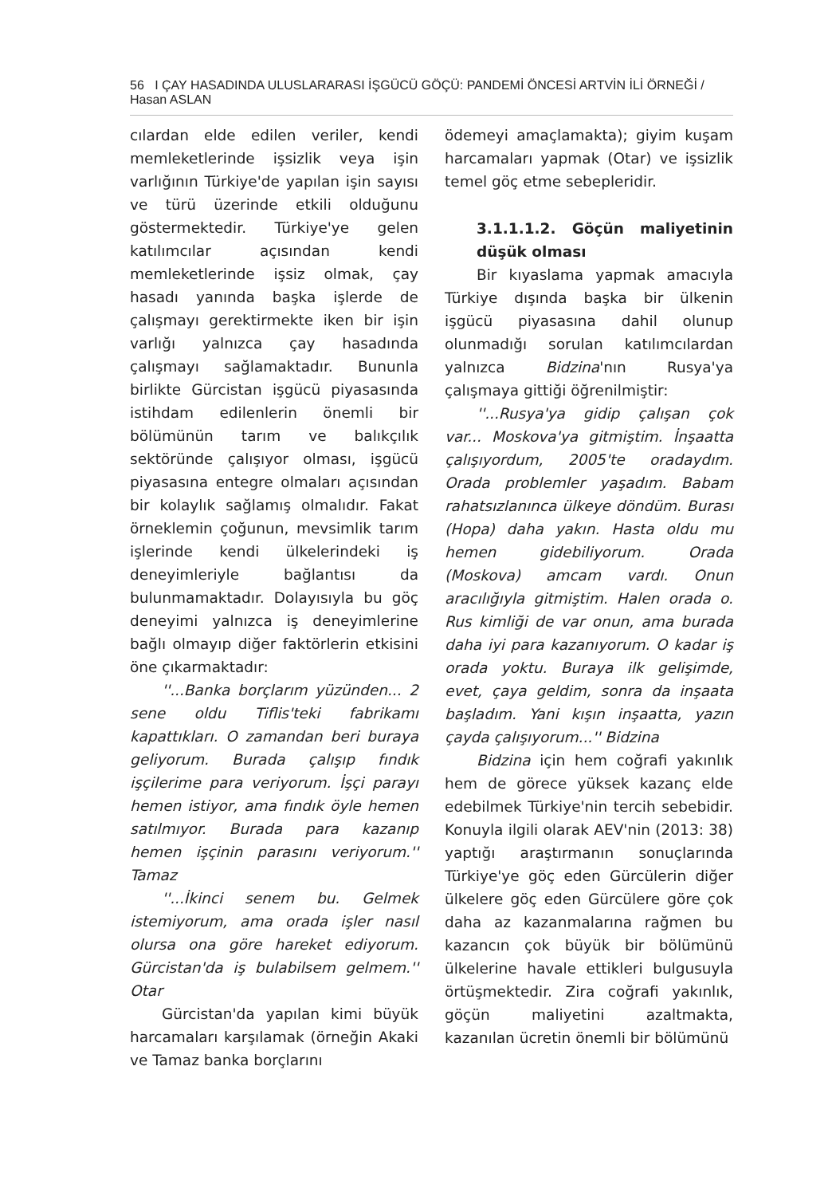56 I ÇAY HASADINDA ULUSLARARASI İŞGÜCÜ GÖÇÜ: PANDEMİ ÖNCESİ ARTVİN İLİ ÖRNEĞİ / Hasan ASLAN
cılardan elde edilen veriler, kendi memleketlerinde işsizlik veya işin varlığının Türkiye'de yapılan işin sayısı ve türü üzerinde etkili olduğunu göstermektedir. Türkiye'ye gelen katılımcılar açısından kendi memleketlerinde işsiz olmak, çay hasadı yanında başka işlerde de çalışmayı gerektirmekte iken bir işin varlığı yalnızca çay hasadında çalışmayı sağlamaktadır. Bununla birlikte Gürcistan işgücü piyasasında istihdam edilenlerin önemli bir bölümünün tarım ve balıkçılık sektöründe çalışıyor olması, işgücü piyasasına entegre olmaları açısından bir kolaylık sağlamış olmalıdır. Fakat örneklemin çoğunun, mevsimlik tarım işlerinde kendi ülkelerindeki iş deneyimleriyle bağlantısı da bulunmamaktadır. Dolayısıyla bu göç deneyimi yalnızca iş deneyimlerine bağlı olmayıp diğer faktörlerin etkisini öne çıkarmaktadır:
''...Banka borçlarım yüzünden... 2 sene oldu Tiflis'teki fabrikamı kapattıkları. O zamandan beri buraya geliyorum. Burada çalışıp fındık işçilerime para veriyorum. İşçi parayı hemen istiyor, ama fındık öyle hemen satılmıyor. Burada para kazanıp hemen işçinin parasını veriyorum.'' Tamaz
''...İkinci senem bu. Gelmek istemiyorum, ama orada işler nasıl olursa ona göre hareket ediyorum. Gürcistan'da iş bulabilsem gelmem.'' Otar
Gürcistan'da yapılan kimi büyük harcamaları karşılamak (örneğin Akaki ve Tamaz banka borçlarını
ödemeyi amaçlamakta); giyim kuşam harcamaları yapmak (Otar) ve işsizlik temel göç etme sebepleridir.
3.1.1.1.2. Göçün maliyetinin düşük olması
Bir kıyaslama yapmak amacıyla Türkiye dışında başka bir ülkenin işgücü piyasasına dahil olunup olunmadığı sorulan katılımcılardan yalnızca Bidzina'nın Rusya'ya çalışmaya gittiği öğrenilmiştir:
''...Rusya'ya gidip çalışan çok var... Moskova'ya gitmiştim. İnşaatta çalışıyordum, 2005'te oradaydım. Orada problemler yaşadım. Babam rahatsızlanınca ülkeye döndüm. Burası (Hopa) daha yakın. Hasta oldu mu hemen gidebiliyorum. Orada (Moskova) amcam vardı. Onun aracılığıyla gitmiştim. Halen orada o. Rus kimliği de var onun, ama burada daha iyi para kazanıyorum. O kadar iş orada yoktu. Buraya ilk gelişimde, evet, çaya geldim, sonra da inşaata başladım. Yani kışın inşaatta, yazın çayda çalışıyorum...'' Bidzina
Bidzina için hem coğrafi yakınlık hem de görece yüksek kazanç elde edebilmek Türkiye'nin tercih sebebidir. Konuyla ilgili olarak AEV'nin (2013: 38) yaptığı araştırmanın sonuçlarında Türkiye'ye göç eden Gürcülerin diğer ülkelere göç eden Gürcülere göre çok daha az kazanmalarına rağmen bu kazancın çok büyük bir bölümünü ülkelerine havale ettikleri bulgusuyla örtüşmektedir. Zira coğrafi yakınlık, göçün maliyetini azaltmakta, kazanılan ücretin önemli bir bölümünü